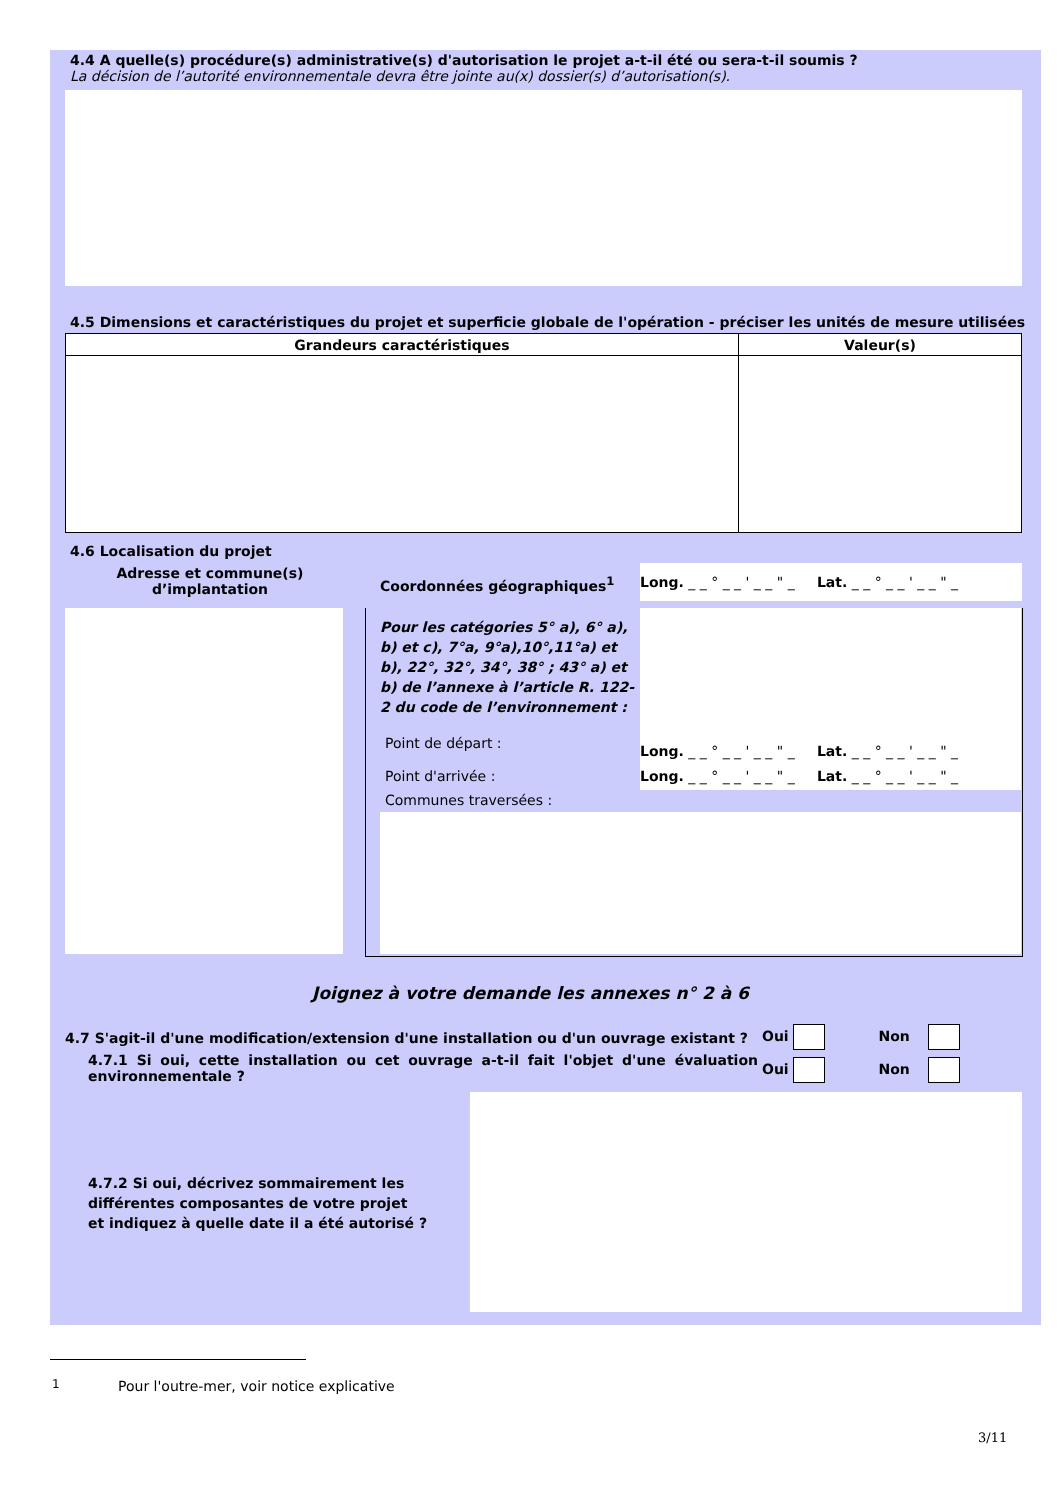4.4 A quelle(s) procédure(s) administrative(s) d'autorisation le projet a-t-il été ou sera-t-il soumis ?
La décision de l’autorité environnementale devra être jointe au(x) dossier(s) d’autorisation(s).
4.5 Dimensions et caractéristiques du projet et superficie globale de l'opération - préciser les unités de mesure utilisées
| Grandeurs caractéristiques | Valeur(s) |
| --- | --- |
4.6 Localisation du projet
Adresse et commune(s) d’implantation
Coordonnées géographiques<sup>1</sup>
Long. _ _ ° _ _ ' _ _ " _ Lat. _ _ ° _ _ ' _ _ " _
Pour les catégories 5° a), 6° a), b) et c), 7°a, 9°a),10°,11°a) et b), 22°, 32°, 34°, 38° ; 43° a) et b) de l’annexe à l’article R. 122-2 du code de l’environnement :
Point de départ :
Long. _ _ ° _ _ ' _ _ " _ Lat. _ _ ° _ _ ' _ _ " _
Point d'arrivée :
Long. _ _ ° _ _ ' _ _ " _ Lat. _ _ ° _ _ ' _ _ " _
Communes traversées :
Joignez à votre demande les annexes n° 2 à 6
4.7 S'agit-il d'une modification/extension d'une installation ou d'un ouvrage existant ?
Oui Non
4.7.1 Si oui, cette installation ou cet ouvrage a-t-il fait l'objet d'une évaluation environnementale ?
Oui Non
4.7.2 Si oui, décrivez sommairement les différentes composantes de votre projet et indiquez à quelle date il a été autorisé ?
1
Pour l'outre-mer, voir notice explicative
3/11